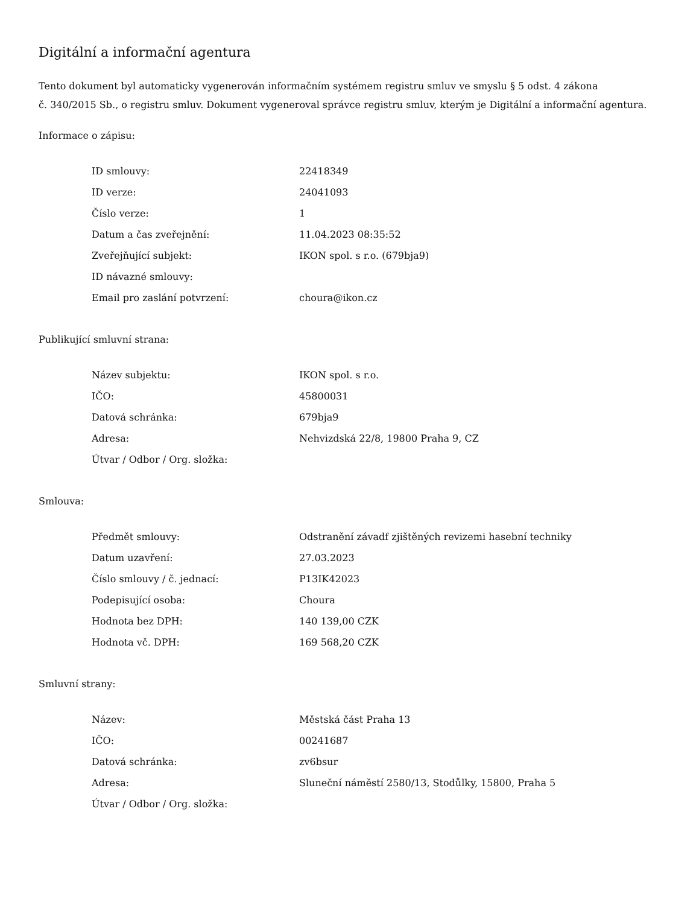Digitální a informační agentura
Tento dokument byl automaticky vygenerován informačním systémem registru smluv ve smyslu § 5 odst. 4 zákona
č. 340/2015 Sb., o registru smluv. Dokument vygeneroval správce registru smluv, kterým je Digitální a informační agentura.
Informace o zápisu:
| ID smlouvy: | 22418349 |
| ID verze: | 24041093 |
| Číslo verze: | 1 |
| Datum a čas zveřejnění: | 11.04.2023 08:35:52 |
| Zveřejňující subjekt: | IKON spol. s r.o. (679bja9) |
| ID návazné smlouvy: | |
| Email pro zaslání potvrzení: | choura@ikon.cz |
Publikující smluvní strana:
| Název subjektu: | IKON spol. s r.o. |
| IČO: | 45800031 |
| Datová schránka: | 679bja9 |
| Adresa: | Nehvizdská 22/8, 19800 Praha 9, CZ |
| Útvar / Odbor / Org. složka: | |
Smlouva:
| Předmět smlouvy: | Odstranění závadf zjištěných revizemi hasební techniky |
| Datum uzavření: | 27.03.2023 |
| Číslo smlouvy / č. jednací: | P13IK42023 |
| Podepisující osoba: | Choura |
| Hodnota bez DPH: | 140 139,00 CZK |
| Hodnota vč. DPH: | 169 568,20 CZK |
Smluvní strany:
| Název: | Městská část Praha 13 |
| IČO: | 00241687 |
| Datová schránka: | zv6bsur |
| Adresa: | Sluneční náměstí 2580/13, Stodůlky, 15800, Praha 5 |
| Útvar / Odbor / Org. složka: | |